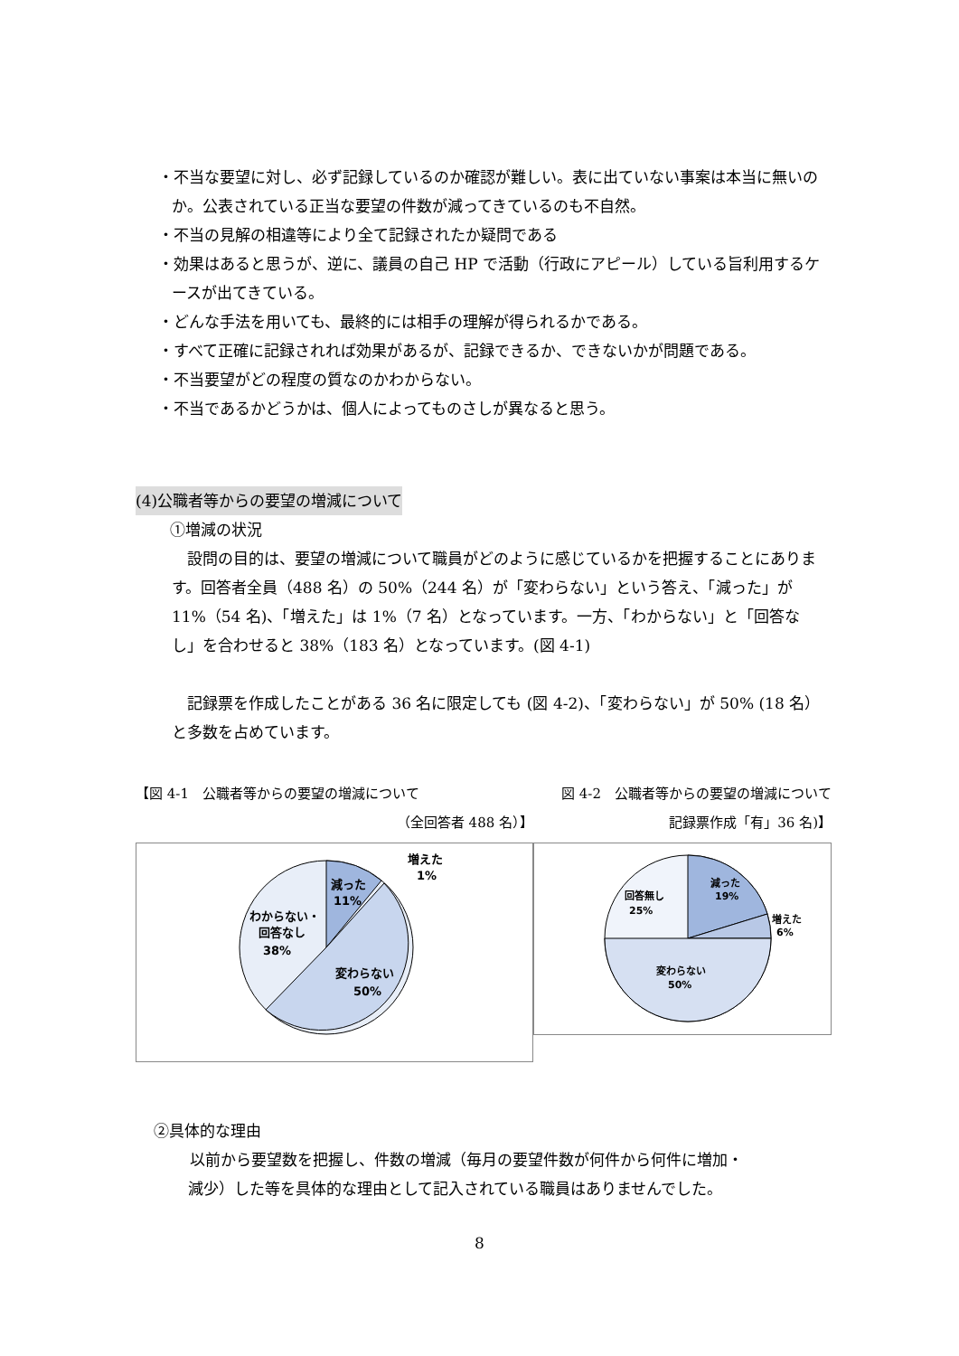・不当な要望に対し、必ず記録しているのか確認が難しい。表に出ていない事案は本当に無いのか。公表されている正当な要望の件数が減ってきているのも不自然。
・不当の見解の相違等により全て記録されたか疑問である
・効果はあると思うが、逆に、議員の自己 HP で活動（行政にアピール）している旨利用するケースが出てきている。
・どんな手法を用いても、最終的には相手の理解が得られるかである。
・すべて正確に記録されれば効果があるが、記録できるか、できないかが問題である。
・不当要望がどの程度の質なのかわからない。
・不当であるかどうかは、個人によってものさしが異なると思う。
(4)公職者等からの要望の増減について
①増減の状況
　設問の目的は、要望の増減について職員がどのように感じているかを把握することにあります。回答者全員（488 名）の 50%（244 名）が「変わらない」という答え、「減った」が 11%（54 名)、「増えた」は 1%（7 名）となっています。一方、「わからない」と「回答なし」を合わせると 38%（183 名）となっています。(図 4-1)
　記録票を作成したことがある 36 名に限定しても (図 4-2)、「変わらない」が 50% (18 名）と多数を占めています。
【図 4-1　公職者等からの要望の増減について
（全回答者 488 名）】
減った
11%
増えた
1%
わからない・
回答なし
38%
変わらない
50%
図 4-2　公職者等からの要望の増減について
記録票作成「有」36 名)】
減った
19%
回答無し
25%
増えた
6%
変わらない
50%
②具体的な理由
以前から要望数を把握し、件数の増減（毎月の要望件数が何件から何件に増加・
減少）した等を具体的な理由として記入されている職員はありませんでした。
8